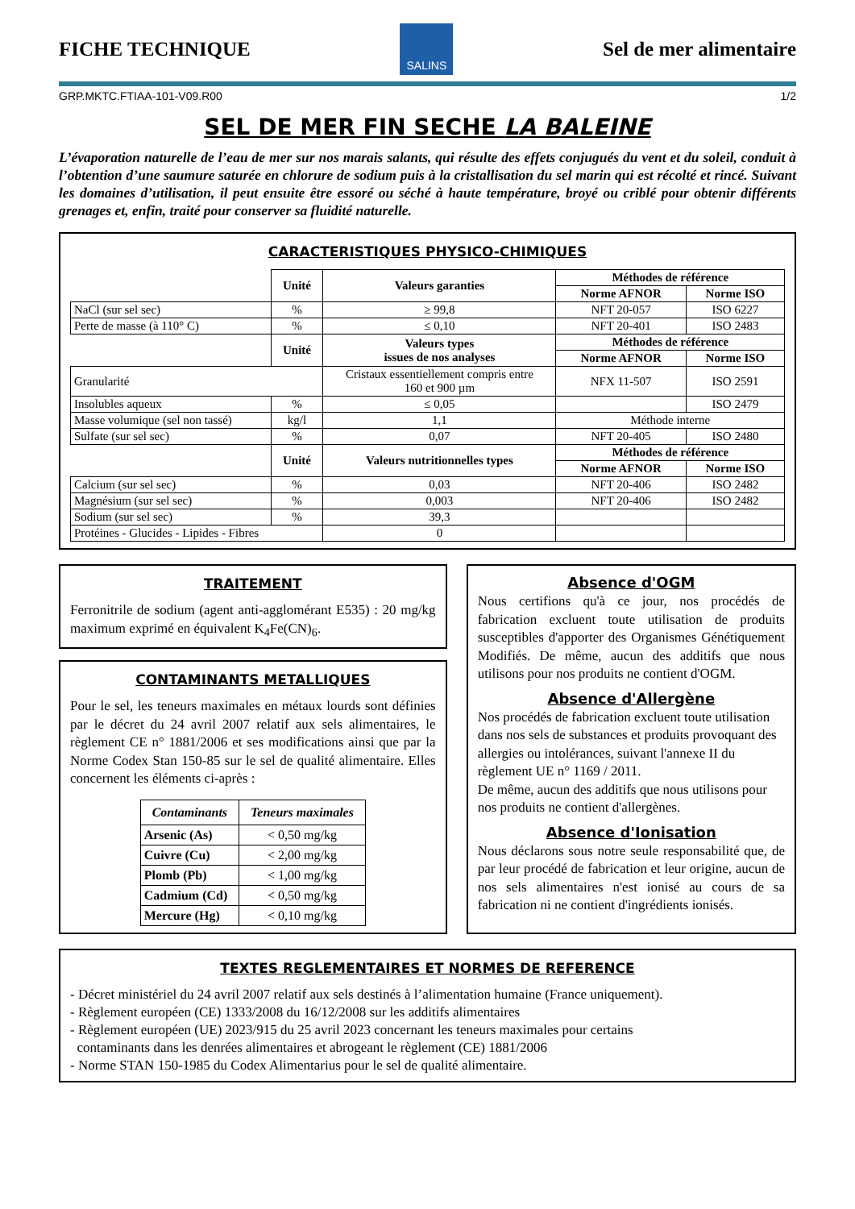FICHE TECHNIQUE
SALINS
Sel de mer alimentaire
GRP.MKTC.FTIAA-101-V09.R00 1/2
SEL DE MER FIN SECHE LA BALEINE
L’évaporation naturelle de l’eau de mer sur nos marais salants, qui résulte des effets conjugués du vent et du soleil, conduit à l’obtention d’une saumure saturée en chlorure de sodium puis à la cristallisation du sel marin qui est récolté et rincé. Suivant les domaines d’utilisation, il peut ensuite être essoré ou séché à haute température, broyé ou criblé pour obtenir différents grenages et, enfin, traité pour conserver sa fluidité naturelle.
CARACTERISTIQUES PHYSICO-CHIMIQUES
| | Unité | Valeurs garanties | Méthodes de référence | |
| | | | Norme AFNOR | Norme ISO |
| NaCl (sur sel sec) | % | ≥ 99,8 | NFT 20-057 | ISO 6227 |
| Perte de masse (à 110° C) | % | ≤ 0,10 | NFT 20-401 | ISO 2483 |
| | Unité | Valeurs types issues de nos analyses | Méthodes de référence | |
| | | | Norme AFNOR | Norme ISO |
| Granularité | | Cristaux essentiellement compris entre 160 et 900 µm | NFX 11-507 | ISO 2591 |
| Insolubles aqueux | % | ≤ 0,05 | | ISO 2479 |
| Masse volumique (sel non tassé) | kg/l | 1,1 | Méthode interne | |
| Sulfate (sur sel sec) | % | 0,07 | NFT 20-405 | ISO 2480 |
| | Unité | Valeurs nutritionnelles types | Méthodes de référence | |
| | | | Norme AFNOR | Norme ISO |
| Calcium (sur sel sec) | % | 0,03 | NFT 20-406 | ISO 2482 |
| Magnésium (sur sel sec) | % | 0,003 | NFT 20-406 | ISO 2482 |
| Sodium (sur sel sec) | % | 39,3 | | |
| Protéines - Glucides - Lipides - Fibres | | 0 | | |
TRAITEMENT
Ferronitrile de sodium (agent anti-agglomérant E535) : 20 mg/kg maximum exprimé en équivalent K<sub>4</sub>Fe(CN)<sub>6</sub>.
CONTAMINANTS METALLIQUES
Pour le sel, les teneurs maximales en métaux lourds sont définies par le décret du 24 avril 2007 relatif aux sels alimentaires, le règlement CE n° 1881/2006 et ses modifications ainsi que par la Norme Codex Stan 150-85 sur le sel de qualité alimentaire. Elles concernent les éléments ci-après :
| Contaminants | Teneurs maximales |
| --- | --- |
| Arsenic (As) | < 0,50 mg/kg |
| Cuivre (Cu) | < 2,00 mg/kg |
| Plomb (Pb) | < 1,00 mg/kg |
| Cadmium (Cd) | < 0,50 mg/kg |
| Mercure (Hg) | < 0,10 mg/kg |
Absence d'OGM
Nous certifions qu'à ce jour, nos procédés de fabrication excluent toute utilisation de produits susceptibles d'apporter des Organismes Génétiquement Modifiés. De même, aucun des additifs que nous utilisons pour nos produits ne contient d'OGM.
Absence d'Allergène
Nos procédés de fabrication excluent toute utilisation dans nos sels de substances et produits provoquant des allergies ou intolérances, suivant l'annexe II du règlement UE n° 1169 / 2011.
De même, aucun des additifs que nous utilisons pour nos produits ne contient d'allergènes.
Absence d'Ionisation
Nous déclarons sous notre seule responsabilité que, de par leur procédé de fabrication et leur origine, aucun de nos sels alimentaires n'est ionisé au cours de sa fabrication ni ne contient d'ingrédients ionisés.
TEXTES REGLEMENTAIRES ET NORMES DE REFERENCE
- Décret ministériel du 24 avril 2007 relatif aux sels destinés à l’alimentation humaine (France uniquement).
- Règlement européen (CE) 1333/2008 du 16/12/2008 sur les additifs alimentaires
- Règlement européen (UE) 2023/915 du 25 avril 2023 concernant les teneurs maximales pour certains
contaminants dans les denrées alimentaires et abrogeant le règlement (CE) 1881/2006
- Norme STAN 150-1985 du Codex Alimentarius pour le sel de qualité alimentaire.